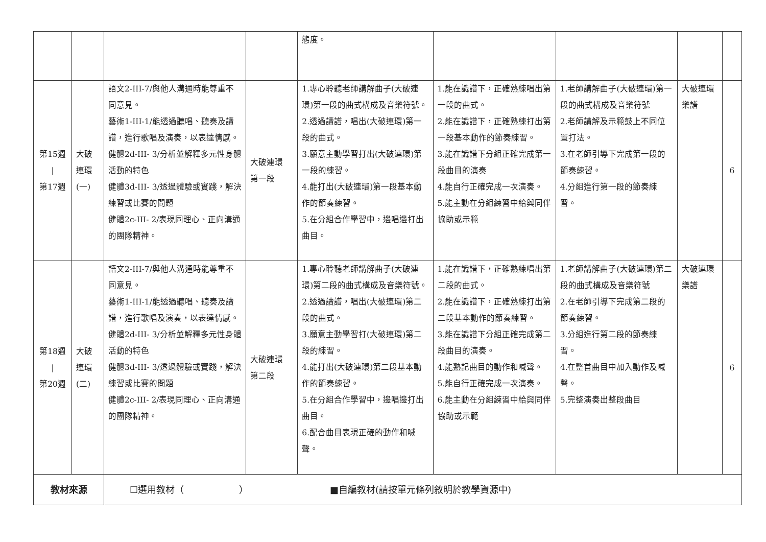| | | | | 態度。 | | | | |
| 第15週 / 第17週 | 大破 連環 (一) | 語文2-III-7/與他人溝通時能尊重不同意見。 藝術1-III-1/能透過聽唱、聽奏及讀譜，進行歌唱及演奏，以表達情感。 健體2d-III- 3/分析並解釋多元性身體活動的特色 健體3d-III- 3/透過體驗或實踐，解決練習或比賽的問題 健體2c-III- 2/表現同理心、正向溝通的團隊精神。 | 大破連環 第一段 | 1.專心聆聽老師講解曲子(大破連環)第一段的曲式構成及音樂符號。 2.透過讀譜，唱出(大破連環)第一段的曲式。 3.願意主動學習打出(大破連環)第一段的練習。 4.能打出(大破連環)第一段基本動作的節奏練習。 5.在分組合作學習中，邊唱邊打出曲目。 | 1.能在識譜下，正確熟練唱出第一段的曲式。 2.能在識譜下，正確熟練打出第一段基本動作的節奏練習。 3.能在識譜下分組正確完成第一段曲目的演奏 4.能自行正確完成一次演奏。 5.能主動在分組練習中給與同伴協助或示範 | 1.老師講解曲子(大破連環)第一段的曲式構成及音樂符號 2.老師講解及示範鼓上不同位置打法。 3.在老師引導下完成第一段的節奏練習。 4.分組進行第一段的節奏練習。 | 大破連環樂譜 | 6 |
| 第18週 / 第20週 | 大破 連環 (二) | 語文2-III-7/與他人溝通時能尊重不同意見。 藝術1-III-1/能透過聽唱、聽奏及讀譜，進行歌唱及演奏，以表達情感。 健體2d-III- 3/分析並解釋多元性身體活動的特色 健體3d-III- 3/透過體驗或實踐，解決練習或比賽的問題 健體2c-III- 2/表現同理心、正向溝通的團隊精神。 | 大破連環 第二段 | 1.專心聆聽老師講解曲子(大破連環)第二段的曲式構成及音樂符號。 2.透過讀譜，唱出(大破連環)第二段的曲式。 3.願意主動學習打(大破連環)第二段的練習。 4.能打出(大破連環)第二段基本動作的節奏練習。 5.在分組合作學習中，邊唱邊打出曲目。 6.配合曲目表現正確的動作和喊聲。 | 1.能在識譜下，正確熟練唱出第二段的曲式。 2.能在識譜下，正確熟練打出第二段基本動作的節奏練習。 3.能在識譜下分組正確完成第二段曲目的演奏。 4.能熟記曲目的動作和喊聲。 5.能自行正確完成一次演奏。 6.能主動在分組練習中給與同伴協助或示範 | 1.老師講解曲子(大破連環)第二段的曲式構成及音樂符號 2.在老師引導下完成第二段的節奏練習。 3.分組進行第二段的節奏練習。 4.在整首曲目中加入動作及喊聲。 5.完整演奏出整段曲目 | 大破連環樂譜 | 6 |
| 教材來源 | | ☐選用教材（ ） ■自編教材(請按單元條列敘明於教學資源中) | | | | | | |